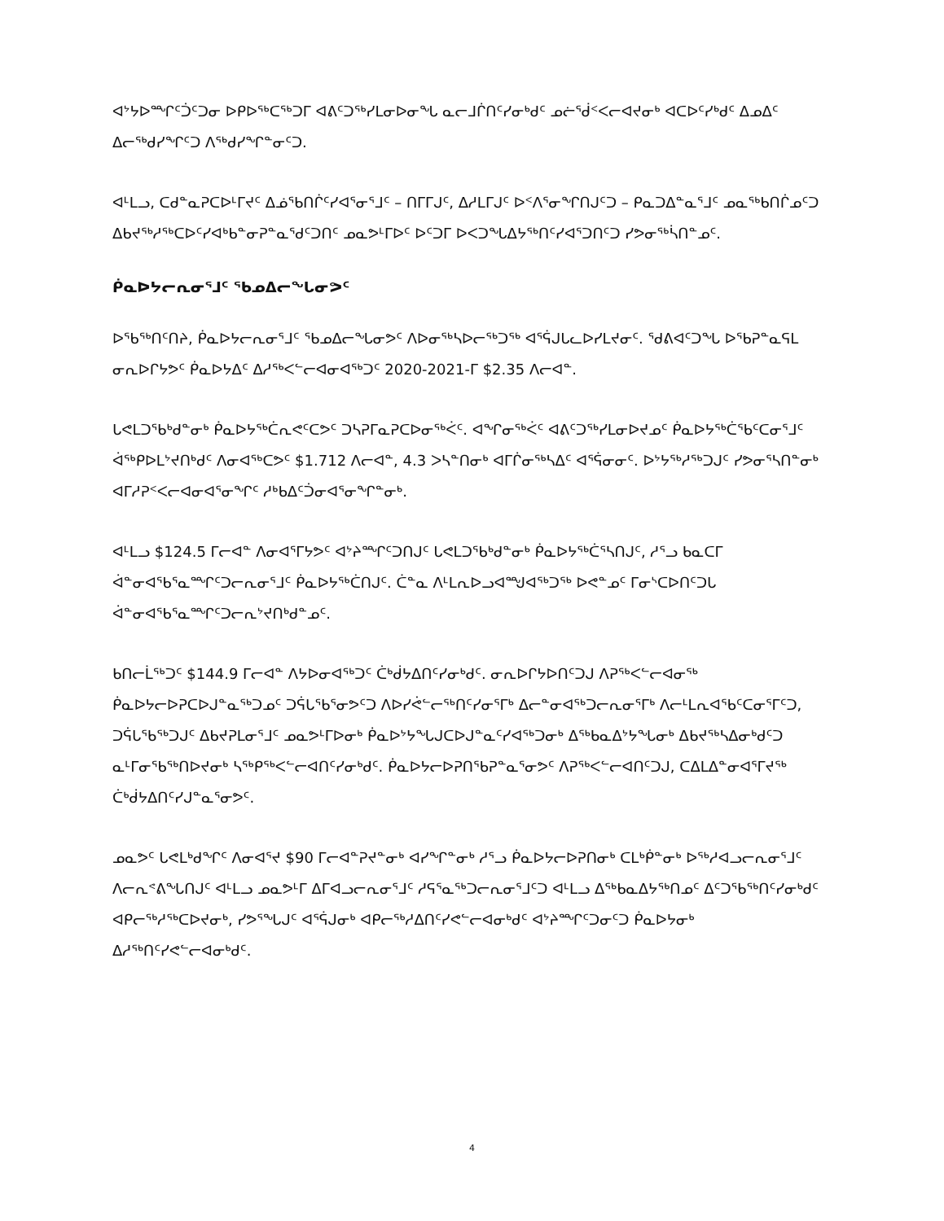ᐊᔾᔭᐅᙱᑦᑑᑦᑐᓂ ᐅᑭᐅᖅᑕᖅᑐᒥ ᐊᕕᑦᑐᖅᓯᒪᓂᐅᓂᖓ ᓇᓕᒧᒌᑎᑦᓯᓂᒃᑯᑦ ᓄᓖᕐᑰᑉᐸᓕᐊᔪᓂᒃ ᐊᑕᐅᑦᓯᒃᑯᑦ ᐃᓄᐃᑦ ᐃᓕᖅᑯᓯᖏᑦᑐ ᐱᖅᑯᓯᖏᓐᓂᑦᑐ.
ᐊᒻᒪᓗ, ᑕᑯᓐᓇᕈᑕᐅᒻᒥᔪᑦ ᐃᓅᕐᑲᑎᒌᑦᓯᐊᕐᓂᕐᒧᑦ – ᑎᒥᒥᒍᑦ, ᐃᓱᒪᒥᒍᑦ ᐅᑉᐱᕐᓂᖏᑎᒍᑦᑐ – ᑭᓇᑐᐃᓐᓇᕐᒧᑦ ᓄᓇᖅᑲᑎᒌᓄᑦᑐ ᐃᑲᔪᖅᓱᖅᑕᐅᑦᓯᐊᒃᑲᓐᓂᕈᓐᓇᕐᑯᑦᑐᑎᑦ ᓄᓇᕗᒻᒥᐅᑦ ᐅᑦᑐᒥ ᐅᐸᑐᖓᐃᔭᖅᑎᑦᓯᐊᕐᑐᑎᑦᑐ ᓯᕗᓂᖅᓵᑎᓐᓄᑦ.
ᑮᓇᐅᔭᓕᕆᓂᕐᒧᑦ ᖃᓄᐃᓕᖓᓂᕗᑦ
ᐅᖃᖅᑎᑦᑎᔨ, ᑮᓇᐅᔭᓕᕆᓂᕐᒧᑦ ᖃᓄᐃᓕᖓᓂᕗᑦ ᐱᐅᓂᖅᓴᐅᓕᖅᑐᖅ ᐊᕐᕌᒍᒐᓚᐅᓯᒪᔪᓂᑦ. ᖁᕕᐊᑦᑐᖓ ᐅᖃᕈᓐᓇᕋᒪ ᓂᕆᐅᒋᔭᕗᑦ ᑮᓇᐅᔭᐃᑦ ᐃᓱᖅᐸᓪᓕᐊᓂᐊᖅᑐᑦ 2020-2021-ᒥ $2.35 ᐱᓕᐊᓐ.
ᒐᕙᒪᑐᖃᒃᑯᓐᓂᒃ ᑮᓇᐅᔭᖅᑖᕆᕙᑦᑕᕗᑦ ᑐᓴᕈᒥᓇᕈᑕᐅᓂᖅᐹᑦ. ᐊᖏᓂᖅᐹᑦ ᐊᕕᑦᑐᖅᓯᒪᓂᐅᔪᓄᑦ ᑮᓇᐅᔭᖅᑖᖃᑦᑕᓂᕐᒧᑦ ᐋᖅᑭᐅᒪᔾᔪᑎᒃᑯᑦ ᐱᓂᐊᖅᑕᕗᑦ $1.712 ᐱᓕᐊᓐ, 4.3 ᐳᓴᓐᑎᓂᒃ ᐊᒥᒌᓂᖅᓴᐃᑦ ᐊᕐᕌᓂᓂᑦ. ᐅᔾᔭᖅᓱᖅᑐᒍᑦ ᓯᕗᓂᕐᓴᑎᓐᓂᒃ ᐊᒥᓱᕈᑉᐸᓕᐊᓂᐊᕐᓂᖏᑦ ᓱᒃᑲᐃᑦᑑᓂᐊᕐᓂᖏᓐᓂᒃ.
ᐊᒻᒪᓗ $124.5 ᒥᓕᐊᓐ ᐱᓂᐊᕐᒥᔭᕗᑦ ᐊᔾᔨᙱᑦᑐᑎᒍᑦ ᒐᕙᒪᑐᖃᒃᑯᓐᓂᒃ ᑮᓇᐅᔭᖅᑖᕐᓴᑎᒍᑦ, ᓱᕐᓗ ᑲᓇᑕᒥ ᐋᓐᓂᐊᖃᕐᓇᙱᑦᑐᓕᕆᓂᕐᒧᑦ ᑮᓇᐅᔭᖅᑖᑎᒍᑦ. ᑖᓐᓇ ᐱᒻᒪᕆᐅᓗᐊᙳᐊᖅᑐᖅ ᐅᕙᓐᓄᑦ ᒥᓂᔅᑕᐅᑎᑦᑐᒐ ᐋᓐᓂᐊᖃᕐᓇᙱᑦᑐᓕᕆᔾᔪᑎᒃᑯᓐᓄᑦ.
ᑲᑎᓕᒫᖅᑐᑦ $144.9 ᒥᓕᐊᓐ ᐱᔭᐅᓂᐊᖅᑐᑦ ᑖᒃᑰᔭᐃᑎᑦᓯᓂᒃᑯᑦ. ᓂᕆᐅᒋᔭᐅᑎᑦᑐᒍ ᐱᕈᖅᐸᓪᓕᐊᓂᖅ ᑮᓇᐅᔭᓕᐅᕈᑕᐅᒍᓐᓇᖅᑐᓄᑦ ᑐᕌᒐᖃᕐᓂᕗᑦᑐ ᐱᐅᓯᕚᓪᓕᖅᑎᑦᓯᓂᕐᒥᒃ ᐃᓕᓐᓂᐊᖅᑐᓕᕆᓂᕐᒥᒃ ᐱᓕᒻᒪᕆᐊᖃᑦᑕᓂᕐᒥᑦᑐ, ᑐᕌᒐᖃᖅᑐᒍᑦ ᐃᑲᔪᕈᒪᓂᕐᒧᑦ ᓄᓇᕗᒻᒥᐅᓂᒃ ᑮᓇᐅᔾᔭᖓᒍᑕᐅᒍᓐᓇᑦᓯᐊᖅᑐᓂᒃ ᐃᖅᑲᓇᐃᔾᔭᖓᓂᒃ ᐃᑲᔪᖅᓴᐃᓂᒃᑯᑦᑐ ᓇᒻᒥᓂᖃᖅᑎᐅᔪᓂᒃ ᓴᖅᑭᖅᐸᓪᓕᐊᑎᑦᓯᓂᒃᑯᑦ. ᑮᓇᐅᔭᓕᐅᕈᑎᖃᕈᓐᓇᕐᓂᕗᑦ ᐱᕈᖅᐸᓪᓕᐊᑎᑦᑐᒍ, ᑕᐃᒪᐃᓐᓂᐊᕐᒥᔪᖅ ᑖᒃᑰᔭᐃᑎᑦᓯᒍᓐᓇᕐᓂᕗᑦ.
ᓄᓇᕗᑦ ᒐᕙᒪᒃᑯᖏᑦ ᐱᓂᐊᕐᔪ $90 ᒥᓕᐊᓐᕈᔪᓐᓂᒃ ᐊᓯᖏᓐᓂᒃ ᓱᕐᓗ ᑮᓇᐅᔭᓕᐅᕈᑎᓂᒃ ᑕᒪᒃᑮᓐᓂᒃ ᐅᖅᓱᐊᓗᓕᕆᓂᕐᒧᑦ ᐱᓕᕆᕝᕕᖓᑎᒍᑦ ᐊᒻᒪᓗ ᓄᓇᕗᒻᒥ ᐃᒥᐊᓗᓕᕆᓂᕐᒧᑦ ᓱᕋᕐᓇᖅᑐᓕᕆᓂᕐᒧᑦᑐ ᐊᒻᒪᓗ ᐃᖅᑲᓇᐃᔭᖅᑎᓄᑦ ᐃᑦᑐᖃᖅᑎᑦᓯᓂᒃᑯᑦ ᐊᑭᓕᖅᓱᖅᑕᐅᔪᓂᒃ, ᓯᕗᕐᖓᒍᑦ ᐊᕐᕌᒍᓂᒃ ᐊᑭᓕᖅᓱᐃᑎᑦᓯᕙᓪᓕᐊᓂᒃᑯᑦ ᐊᔾᔨᙱᑦᑐᓂᑦᑐ ᑮᓇᐅᔭᓂᒃ ᐃᓱᖅᑎᑦᓯᕙᓪᓕᐊᓂᒃᑯᑦ.
4